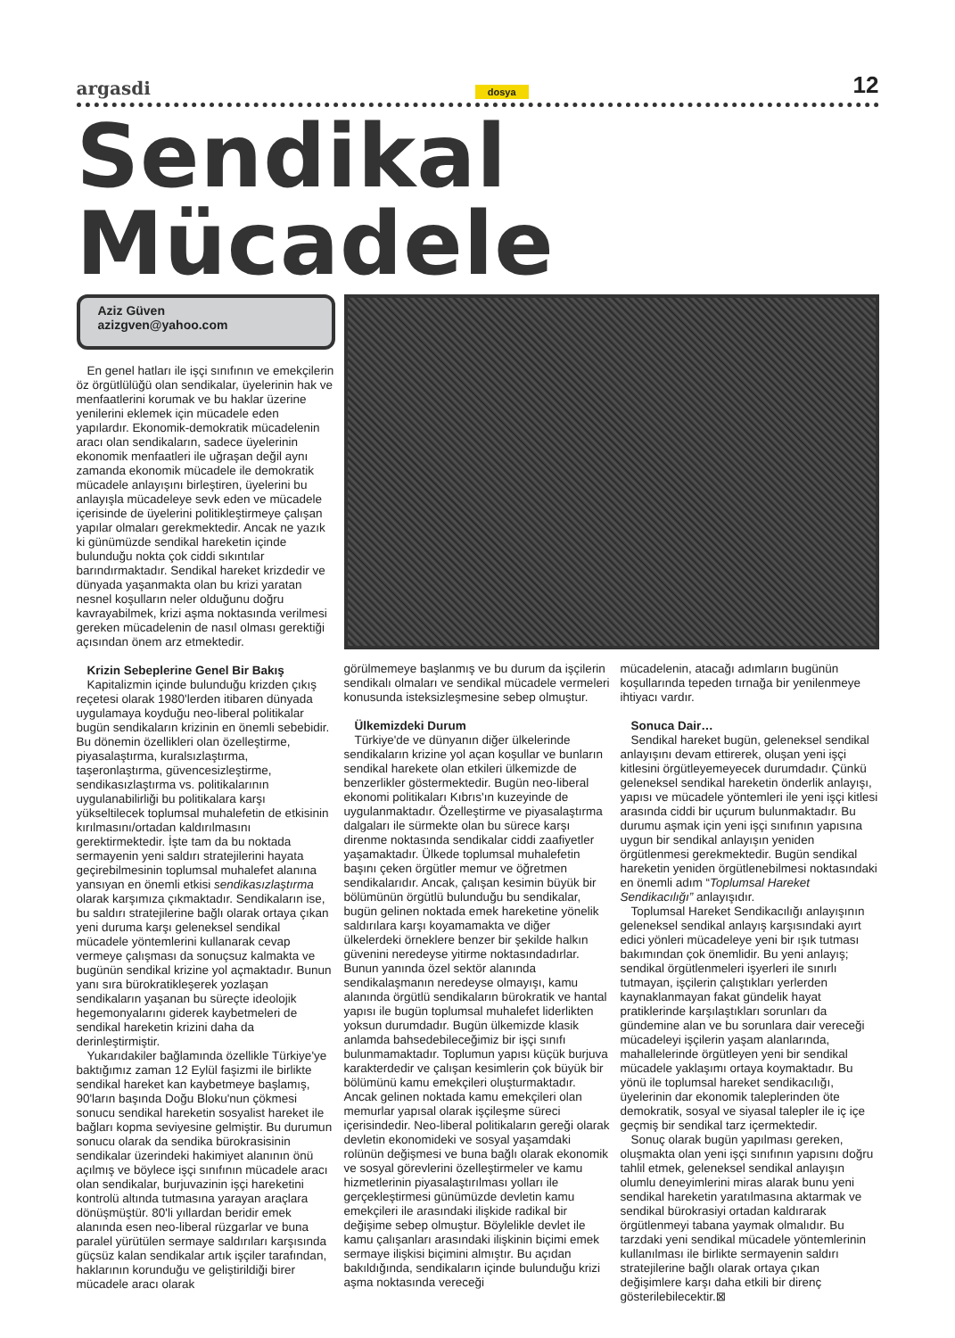argasdi dosya 12
Sendikal Mücadele
Aziz Güven
azizgven@yahoo.com
En genel hatları ile işçi sınıfının ve emekçilerin öz örgütlülüğü olan sendikalar, üyelerinin hak ve menfaatlerini korumak ve bu haklar üzerine yenilerini eklemek için mücadele eden yapılardır. Ekonomik-demokratik mücadelenin aracı olan sendikaların, sadece üyelerinin ekonomik menfaatleri ile uğraşan değil aynı zamanda ekonomik mücadele ile demokratik mücadele anlayışını birleştiren, üyelerini bu anlayışla mücadeleye sevk eden ve mücadele içerisinde de üyelerini politikleştirmeye çalışan yapılar olmaları gerekmektedir. Ancak ne yazık ki günümüzde sendikal hareketin içinde bulunduğu nokta çok ciddi sıkıntılar barındırmaktadır. Sendikal hareket krizdedir ve dünyada yaşanmakta olan bu krizi yaratan nesnel koşulların neler olduğunu doğru kavrayabilmek, krizi aşma noktasında verilmesi gereken mücadelenin de nasıl olması gerektiği açısından önem arz etmektedir.
Krizin Sebeplerine Genel Bir Bakış
Kapitalizmin içinde bulunduğu krizden çıkış reçetesi olarak 1980'lerden itibaren dünyada uygulamaya koyduğu neo-liberal politikalar bugün sendikaların krizinin en önemli sebebidir. Bu dönemin özellikleri olan özelleştirme, piyasalaştırma, kuralsızlaştırma, taşeronlaştırma, güvencesizleştirme, sendikasızlaştırma vs. politikalarının uygulanabilirliği bu politikalara karşı yükseltilecek toplumsal muhalefetin de etkisinin kırılmasını/ortadan kaldırılmasını gerektirmektedir. İşte tam da bu noktada sermayenin yeni saldırı stratejilerini hayata geçirebilmesinin toplumsal muhalefet alanına yansıyan en önemli etkisi sendikasızlaştırma olarak karşımıza çıkmaktadır. Sendikaların ise, bu saldırı stratejilerine bağlı olarak ortaya çıkan yeni duruma karşı geleneksel sendikal mücadele yöntemlerini kullanarak cevap vermeye çalışması da sonuçsuz kalmakta ve bugünün sendikal krizine yol açmaktadır. Bunun yanı sıra bürokratikleşerek yozlaşan sendikaların yaşanan bu süreçte ideolojik hegemonyalarını giderek kaybetmeleri de sendikal hareketin krizini daha da derinleştirmiştir.
Yukarıdakiler bağlamında özellikle Türkiye'ye baktığımız zaman 12 Eylül faşizmi ile birlikte sendikal hareket kan kaybetmeye başlamış, 90'ların başında Doğu Bloku'nun çökmesi sonucu sendikal hareketin sosyalist hareket ile bağları kopma seviyesine gelmiştir. Bu durumun sonucu olarak da sendika bürokrasisinin sendikalar üzerindeki hakimiyet alanının önü açılmış ve böylece işçi sınıfının mücadele aracı olan sendikalar, burjuvazinin işçi hareketini kontrolü altında tutmasına yarayan araçlara dönüşmüştür. 80'li yıllardan beridir emek alanında esen neo-liberal rüzgarlar ve buna paralel yürütülen sermaye saldırıları karşısında güçsüz kalan sendikalar artık işçiler tarafından, haklarının korunduğu ve geliştirildiği birer mücadele aracı olarak
görülmemeye başlanmış ve bu durum da işçilerin sendikalı olmaları ve sendikal mücadele vermeleri konusunda isteksizleşmesine sebep olmuştur.
Ülkemizdeki Durum
Türkiye'de ve dünyanın diğer ülkelerinde sendikaların krizine yol açan koşullar ve bunların sendikal harekete olan etkileri ülkemizde de benzerlikler göstermektedir. Bugün neo-liberal ekonomi politikaları Kıbrıs'ın kuzeyinde de uygulanmaktadır. Özelleştirme ve piyasalaştırma dalgaları ile sürmekte olan bu sürece karşı direnme noktasında sendikalar ciddi zaafiyetler yaşamaktadır. Ülkede toplumsal muhalefetin başını çeken örgütler memur ve öğretmen sendikalarıdır. Ancak, çalışan kesimin büyük bir bölümünün örgütlü bulunduğu bu sendikalar, bugün gelinen noktada emek hareketine yönelik saldırılara karşı koyamamakta ve diğer ülkelerdeki örneklere benzer bir şekilde halkın güvenini neredeyse yitirme noktasındadırlar. Bunun yanında özel sektör alanında sendikalaşmanın neredeyse olmayışı, kamu alanında örgütlü sendikaların bürokratik ve hantal yapısı ile bugün toplumsal muhalefet liderlikten yoksun durumdadır. Bugün ülkemizde klasik anlamda bahsedebileceğimiz bir işçi sınıfı bulunmamaktadır. Toplumun yapısı küçük burjuva karakterdedir ve çalışan kesimlerin çok büyük bir bölümünü kamu emekçileri oluşturmaktadır. Ancak gelinen noktada kamu emekçileri olan memurlar yapısal olarak işçileşme süreci içerisindedir. Neo-liberal politikaların gereği olarak devletin ekonomideki ve sosyal yaşamdaki rolünün değişmesi ve buna bağlı olarak ekonomik ve sosyal görevlerini özelleştirmeler ve kamu hizmetlerinin piyasalaştırılması yolları ile gerçekleştirmesi günümüzde devletin kamu emekçileri ile arasındaki ilişkide radikal bir değişime sebep olmuştur. Böylelikle devlet ile kamu çalışanları arasındaki ilişkinin biçimi emek sermaye ilişkisi biçimini almıştır. Bu açıdan bakıldığında, sendikaların içinde bulunduğu krizi aşma noktasında vereceği
mücadelenin, atacağı adımların bugünün koşullarında tepeden tırnağa bir yenilenmeye ihtiyacı vardır.
Sonuca Dair…
Sendikal hareket bugün, geleneksel sendikal anlayışını devam ettirerek, oluşan yeni işçi kitlesini örgütleyemeyecek durumdadır. Çünkü geleneksel sendikal hareketin önderlik anlayışı, yapısı ve mücadele yöntemleri ile yeni işçi kitlesi arasında ciddi bir uçurum bulunmaktadır. Bu durumu aşmak için yeni işçi sınıfının yapısına uygun bir sendikal anlayışın yeniden örgütlenmesi gerekmektedir. Bugün sendikal hareketin yeniden örgütlenebilmesi noktasındaki en önemli adım “Toplumsal Hareket Sendikacılığı” anlayışıdır.
Toplumsal Hareket Sendikacılığı anlayışının geleneksel sendikal anlayış karşısındaki ayırt edici yönleri mücadeleye yeni bir ışık tutması bakımından çok önemlidir. Bu yeni anlayış; sendikal örgütlenmeleri işyerleri ile sınırlı tutmayan, işçilerin çalıştıkları yerlerden kaynaklanmayan fakat gündelik hayat pratiklerinde karşılaştıkları sorunları da gündemine alan ve bu sorunlara dair vereceği mücadeleyi işçilerin yaşam alanlarında, mahallelerinde örgütleyen yeni bir sendikal mücadele yaklaşımı ortaya koymaktadır. Bu yönü ile toplumsal hareket sendikacılığı, üyelerinin dar ekonomik taleplerinden öte demokratik, sosyal ve siyasal talepler ile iç içe geçmiş bir sendikal tarz içermektedir.
Sonuç olarak bugün yapılması gereken, oluşmakta olan yeni işçi sınıfının yapısını doğru tahlil etmek, geleneksel sendikal anlayışın olumlu deneyimlerini miras alarak bunu yeni sendikal hareketin yaratılmasına aktarmak ve sendikal bürokrasiyi ortadan kaldırarak örgütlenmeyi tabana yaymak olmalıdır. Bu tarzdaki yeni sendikal mücadele yöntemlerinin kullanılması ile birlikte sermayenin saldırı stratejilerine bağlı olarak ortaya çıkan değişimlere karşı daha etkili bir direnç gösterilebilecektir.⊠